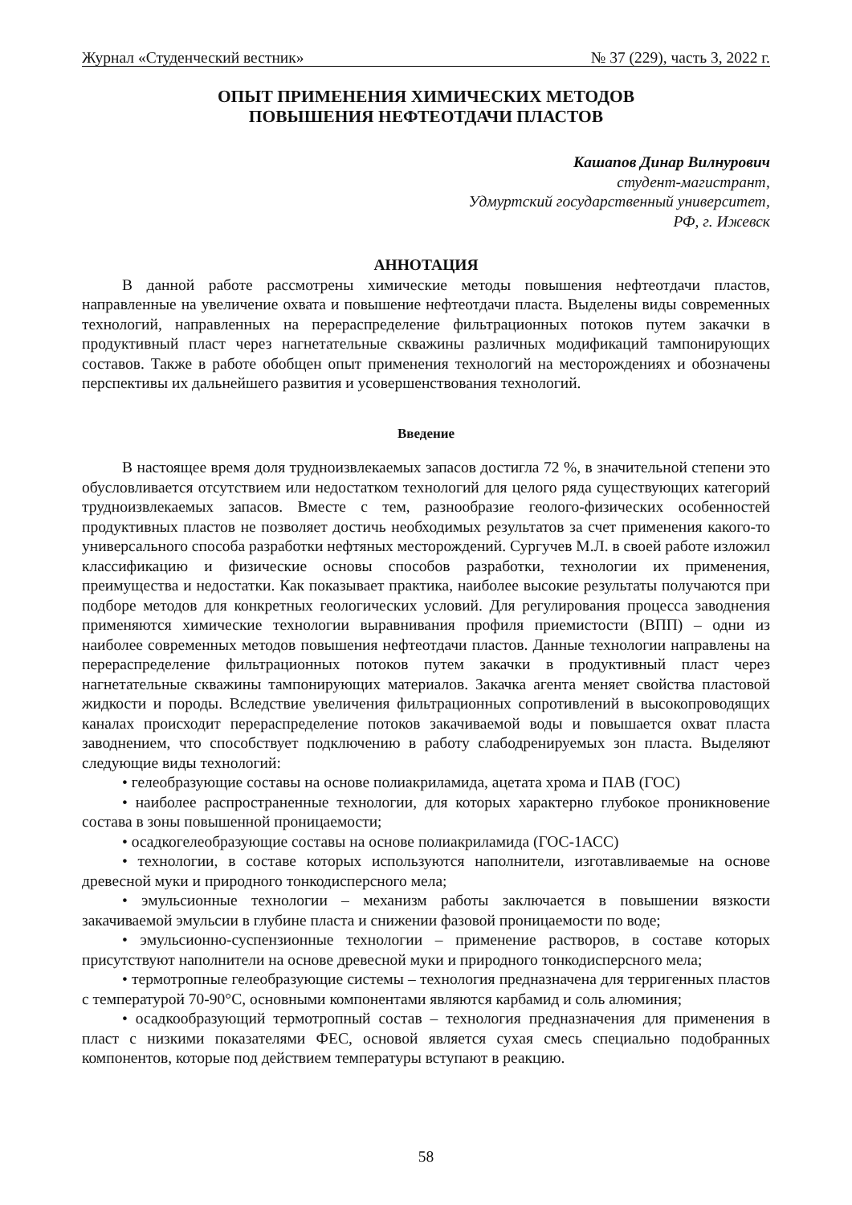Журнал «Студенческий вестник» № 37 (229), часть 3, 2022 г.
ОПЫТ ПРИМЕНЕНИЯ ХИМИЧЕСКИХ МЕТОДОВ
ПОВЫШЕНИЯ НЕФТЕОТДАЧИ ПЛАСТОВ
Кашапов Динар Вилнурович
студент-магистрант,
Удмуртский государственный университет,
РФ, г. Ижевск
АННОТАЦИЯ
В данной работе рассмотрены химические методы повышения нефтеотдачи пластов, направленные на увеличение охвата и повышение нефтеотдачи пласта. Выделены виды современных технологий, направленных на перераспределение фильтрационных потоков путем закачки в продуктивный пласт через нагнетательные скважины различных модификаций тампонирующих составов. Также в работе обобщен опыт применения технологий на месторождениях и обозначены перспективы их дальнейшего развития и усовершенствования технологий.
Введение
В настоящее время доля трудноизвлекаемых запасов достигла 72 %, в значительной степени это обусловливается отсутствием или недостатком технологий для целого ряда существующих категорий трудноизвлекаемых запасов. Вместе с тем, разнообразие геолого-физических особенностей продуктивных пластов не позволяет достичь необходимых результатов за счет применения какого-то универсального способа разработки нефтяных месторождений. Сургучев М.Л. в своей работе изложил классификацию и физические основы способов разработки, технологии их применения, преимущества и недостатки. Как показывает практика, наиболее высокие результаты получаются при подборе методов для конкретных геологических условий. Для регулирования процесса заводнения применяются химические технологии выравнивания профиля приемистости (ВПП) – одни из наиболее современных методов повышения нефтеотдачи пластов. Данные технологии направлены на перераспределение фильтрационных потоков путем закачки в продуктивный пласт через нагнетательные скважины тампонирующих материалов. Закачка агента меняет свойства пластовой жидкости и породы. Вследствие увеличения фильтрационных сопротивлений в высокопроводящих каналах происходит перераспределение потоков закачиваемой воды и повышается охват пласта заводнением, что способствует подключению в работу слабодренируемых зон пласта. Выделяют следующие виды технологий:
• гелеобразующие составы на основе полиакриламида, ацетата хрома и ПАВ (ГОС)
• наиболее распространенные технологии, для которых характерно глубокое проникновение состава в зоны повышенной проницаемости;
• осадкогелеобразующие составы на основе полиакриламида (ГОС-1АСС)
• технологии, в составе которых используются наполнители, изготавливаемые на основе древесной муки и природного тонкодисперсного мела;
• эмульсионные технологии – механизм работы заключается в повышении вязкости закачиваемой эмульсии в глубине пласта и снижении фазовой проницаемости по воде;
• эмульсионно-суспензионные технологии – применение растворов, в составе которых присутствуют наполнители на основе древесной муки и природного тонкодисперсного мела;
• термотропные гелеобразующие системы – технология предназначена для терригенных пластов с температурой 70-90°С, основными компонентами являются карбамид и соль алюминия;
• осадкообразующий термотропный состав – технология предназначения для применения в пласт с низкими показателями ФЕС, основой является сухая смесь специально подобранных компонентов, которые под действием температуры вступают в реакцию.
58